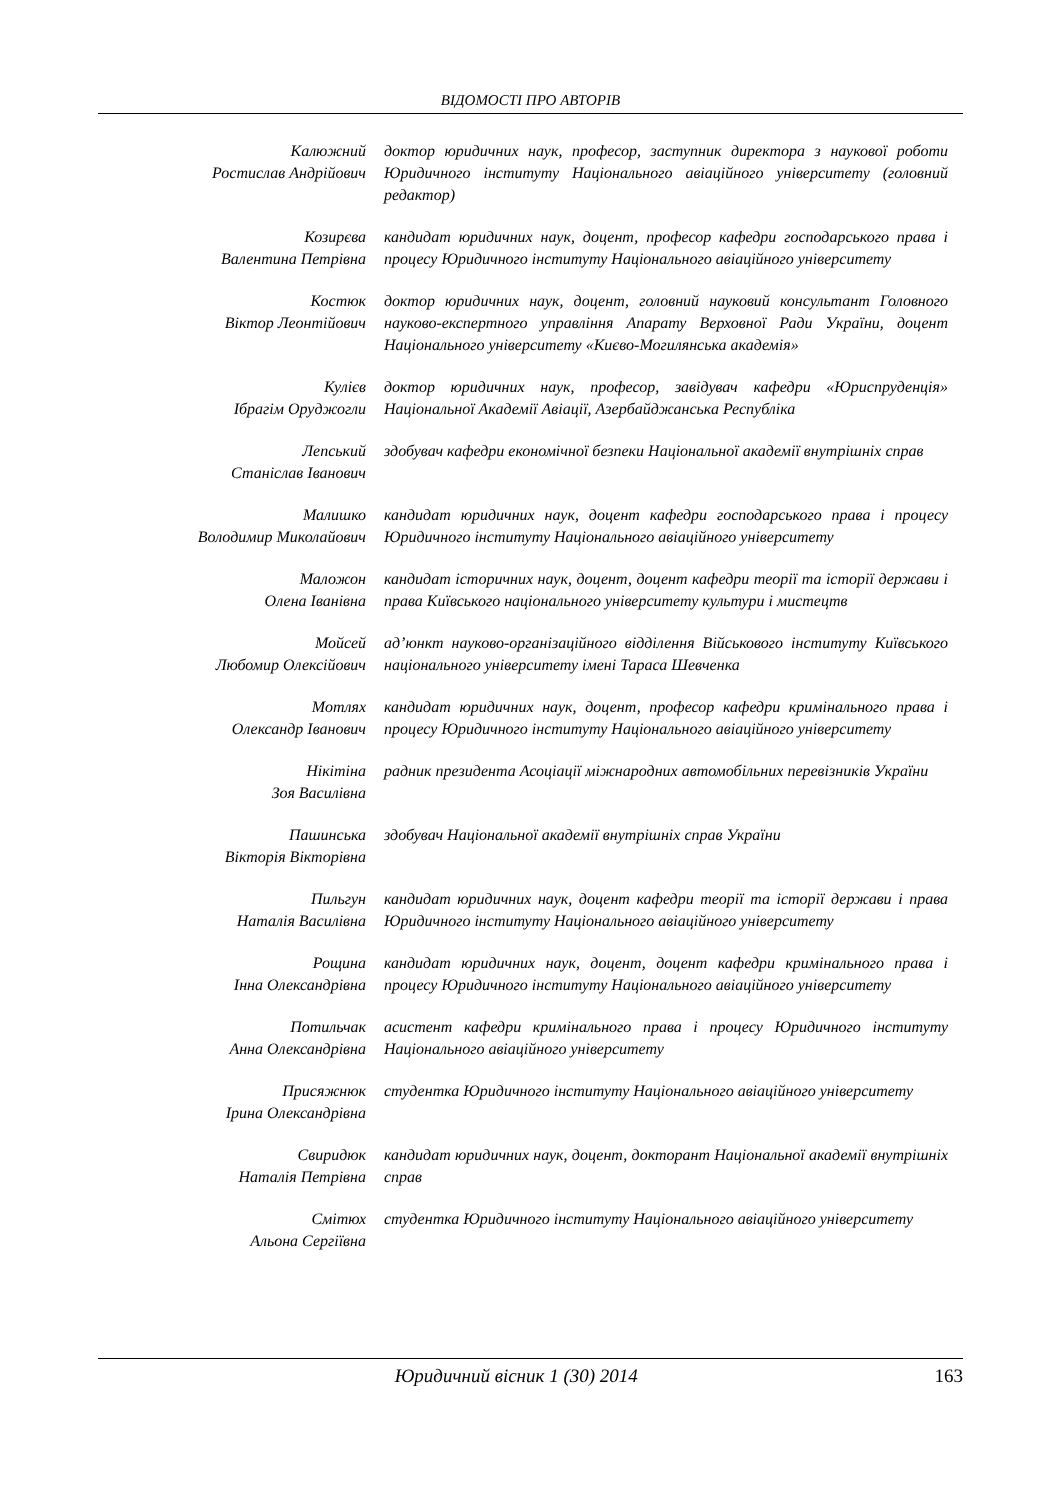ВІДОМОСТІ ПРО АВТОРІВ
Калюжний
Ростислав Андрійович
доктор юридичних наук, професор, заступник директора з наукової роботи Юридичного інституту Національного авіаційного університету (головний редактор)
Козирєва
Валентина Петрівна
кандидат юридичних наук, доцент, професор кафедри господарського права і процесу Юридичного інституту Національного авіаційного університету
Костюк
Віктор Леонтійович
доктор юридичних наук, доцент, головний науковий консультант Головного науково-експертного управління Апарату Верховної Ради України, доцент Національного університету «Києво-Могилянська академія»
Кулієв
Ібрагім Оруджогли
доктор юридичних наук, професор, завідувач кафедри «Юриспруденція» Національної Академії Авіації, Азербайджанська Республіка
Лепський
Станіслав Іванович
здобувач кафедри економічної безпеки Національної академії внутрішніх справ
Малишко
Володимир Миколайович
кандидат юридичних наук, доцент кафедри господарського права і процесу Юридичного інституту Національного авіаційного університету
Маложон
Олена Іванівна
кандидат історичних наук, доцент, доцент кафедри теорії та історії держави і права Київського національного університету культури і мистецтв
Мойсей
Любомир Олексійович
ад’юнкт науково-організаційного відділення Військового інституту Київського національного університету імені Тараса Шевченка
Мотлях
Олександр Іванович
кандидат юридичних наук, доцент, професор кафедри кримінального права і процесу Юридичного інституту Національного авіаційного університету
Нікітіна
Зоя Василівна
радник президента Асоціації міжнародних автомобільних перевізників України
Пашинська
Вікторія Вікторівна
здобувач Національної академії внутрішніх справ України
Пильгун
Наталія Василівна
кандидат юридичних наук, доцент кафедри теорії та історії держави і права Юридичного інституту Національного авіаційного університету
Рощина
Інна Олександрівна
кандидат юридичних наук, доцент, доцент кафедри кримінального права і процесу Юридичного інституту Національного авіаційного університету
Потильчак
Анна Олександрівна
асистент кафедри кримінального права і процесу Юридичного інституту Національного авіаційного університету
Присяжнюк
Ірина Олександрівна
студентка Юридичного інституту Національного авіаційного університету
Свиридюк
Наталія Петрівна
кандидат юридичних наук, доцент, докторант Національної академії внутрішніх справ
Смітюх
Альона Сергіївна
студентка Юридичного інституту Національного авіаційного університету
Юридичний вісник 1 (30) 2014 163